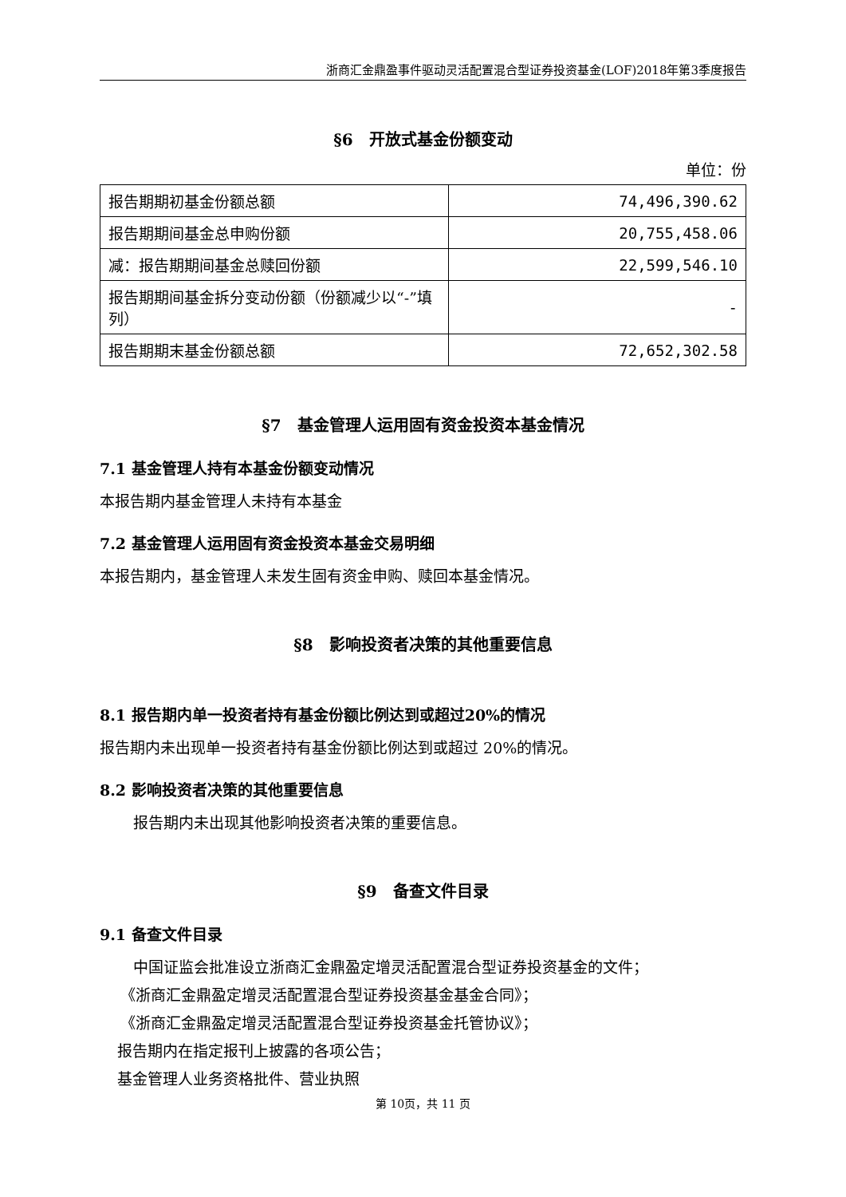浙商汇金鼎盈事件驱动灵活配置混合型证券投资基金(LOF)2018年第3季度报告
§6　开放式基金份额变动
单位：份
| 报告期期初基金份额总额 | 74,496,390.62 |
| 报告期期间基金总申购份额 | 20,755,458.06 |
| 减：报告期期间基金总赎回份额 | 22,599,546.10 |
| 报告期期间基金拆分变动份额（份额减少以“-”填列） | - |
| 报告期期末基金份额总额 | 72,652,302.58 |
§7　基金管理人运用固有资金投资本基金情况
7.1 基金管理人持有本基金份额变动情况
本报告期内基金管理人未持有本基金
7.2 基金管理人运用固有资金投资本基金交易明细
本报告期内，基金管理人未发生固有资金申购、赎回本基金情况。
§8　影响投资者决策的其他重要信息
8.1 报告期内单一投资者持有基金份额比例达到或超过20%的情况
报告期内未出现单一投资者持有基金份额比例达到或超过 20%的情况。
8.2 影响投资者决策的其他重要信息
报告期内未出现其他影响投资者决策的重要信息。
§9　备查文件目录
9.1 备查文件目录
中国证监会批准设立浙商汇金鼎盈定增灵活配置混合型证券投资基金的文件；
《浙商汇金鼎盈定增灵活配置混合型证券投资基金基金合同》；
《浙商汇金鼎盈定增灵活配置混合型证券投资基金托管协议》；
报告期内在指定报刊上披露的各项公告；
基金管理人业务资格批件、营业执照
第 10页，共 11 页